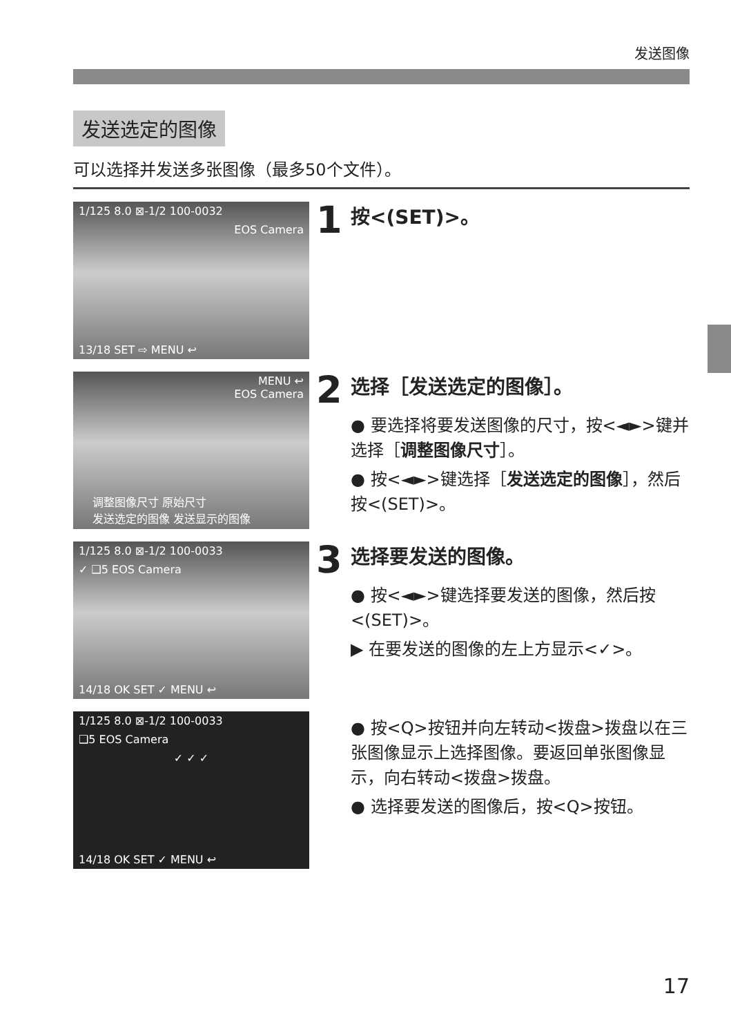发送图像
发送选定的图像
可以选择并发送多张图像（最多50个文件）。
1/125 8.0 ⊠-1/2 100-0032
EOS Camera
13/18 SET ⇨ MENU ↩
1 按<(SET)>。
MENU ↩
EOS Camera
调整图像尺寸 原始尺寸
发送选定的图像 发送显示的图像
2 选择［发送选定的图像］。
● 要选择将要发送图像的尺寸，按<◄►>键并选择［调整图像尺寸］。
● 按<◄►>键选择［发送选定的图像］，然后按<(SET)>。
1/125 8.0 ⊠-1/2 100-0033
✓ ❑5 EOS Camera
14/18 OK SET ✓ MENU ↩
3 选择要发送的图像。
● 按<◄►>键选择要发送的图像，然后按<(SET)>。
▶ 在要发送的图像的左上方显示<✓>。
1/125 8.0 ⊠-1/2 100-0033
❑5 EOS Camera
✓ ✓ ✓
14/18 OK SET ✓ MENU ↩
● 按<Q>按钮并向左转动<拨盘>拨盘以在三张图像显示上选择图像。要返回单张图像显示，向右转动<拨盘>拨盘。
● 选择要发送的图像后，按<Q>按钮。
17